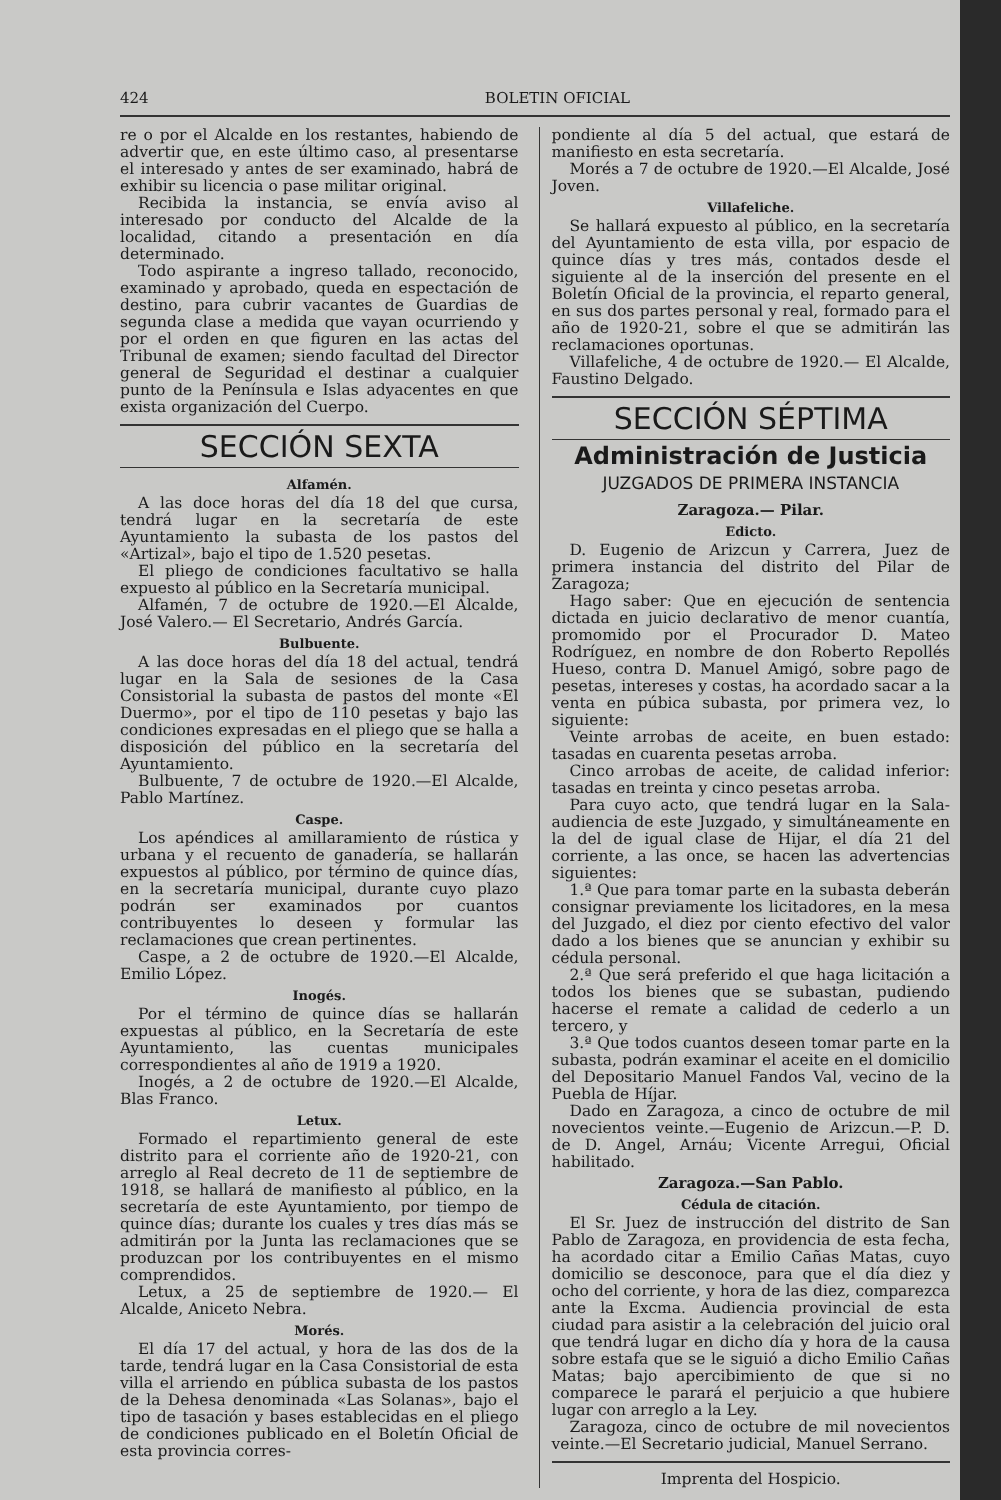424 BOLETIN OFICIAL
re o por el Alcalde en los restantes, habiendo de advertir que, en este último caso, al presentarse el interesado y antes de ser examinado, habrá de exhibir su licencia o pase militar original.
Recibida la instancia, se envía aviso al interesado por conducto del Alcalde de la localidad, citando a presentación en día determinado.
Todo aspirante a ingreso tallado, reconocido, examinado y aprobado, queda en espectación de destino, para cubrir vacantes de Guardias de segunda clase a medida que vayan ocurriendo y por el orden en que figuren en las actas del Tribunal de examen; siendo facultad del Director general de Seguridad el destinar a cualquier punto de la Península e Islas adyacentes en que exista organización del Cuerpo.
SECCIÓN SEXTA
Alfamén.
A las doce horas del día 18 del que cursa, tendrá lugar en la secretaría de este Ayuntamiento la subasta de los pastos del «Artizal», bajo el tipo de 1.520 pesetas.
El pliego de condiciones facultativo se halla expuesto al público en la Secretaría municipal.
Alfamén, 7 de octubre de 1920.—El Alcalde, José Valero.— El Secretario, Andrés García.
Bulbuente.
A las doce horas del día 18 del actual, tendrá lugar en la Sala de sesiones de la Casa Consistorial la subasta de pastos del monte «El Duermo», por el tipo de 110 pesetas y bajo las condiciones expresadas en el pliego que se halla a disposición del público en la secretaría del Ayuntamiento.
Bulbuente, 7 de octubre de 1920.—El Alcalde, Pablo Martínez.
Caspe.
Los apéndices al amillaramiento de rústica y urbana y el recuento de ganadería, se hallarán expuestos al público, por término de quince días, en la secretaría municipal, durante cuyo plazo podrán ser examinados por cuantos contribuyentes lo deseen y formular las reclamaciones que crean pertinentes.
Caspe, a 2 de octubre de 1920.—El Alcalde, Emilio López.
Inogés.
Por el término de quince días se hallarán expuestas al público, en la Secretaría de este Ayuntamiento, las cuentas municipales correspondientes al año de 1919 a 1920.
Inogés, a 2 de octubre de 1920.—El Alcalde, Blas Franco.
Letux.
Formado el repartimiento general de este distrito para el corriente año de 1920-21, con arreglo al Real decreto de 11 de septiembre de 1918, se hallará de manifiesto al público, en la secretaría de este Ayuntamiento, por tiempo de quince días; durante los cuales y tres días más se admitirán por la Junta las reclamaciones que se produzcan por los contribuyentes en el mismo comprendidos.
Letux, a 25 de septiembre de 1920.— El Alcalde, Aniceto Nebra.
Morés.
El día 17 del actual, y hora de las dos de la tarde, tendrá lugar en la Casa Consistorial de esta villa el arriendo en pública subasta de los pastos de la Dehesa denominada «Las Solanas», bajo el tipo de tasación y bases establecidas en el pliego de condiciones publicado en el Boletín Oficial de esta provincia corres-
pondiente al día 5 del actual, que estará de manifiesto en esta secretaría.
Morés a 7 de octubre de 1920.—El Alcalde, José Joven.
Villafeliche.
Se hallará expuesto al público, en la secretaría del Ayuntamiento de esta villa, por espacio de quince días y tres más, contados desde el siguiente al de la inserción del presente en el Boletín Oficial de la provincia, el reparto general, en sus dos partes personal y real, formado para el año de 1920-21, sobre el que se admitirán las reclamaciones oportunas.
Villafeliche, 4 de octubre de 1920.— El Alcalde, Faustino Delgado.
SECCIÓN SÉPTIMA
Administración de Justicia
JUZGADOS DE PRIMERA INSTANCIA
Zaragoza.— Pilar.
Edicto.
D. Eugenio de Arizcun y Carrera, Juez de primera instancia del distrito del Pilar de Zaragoza;
Hago saber: Que en ejecución de sentencia dictada en juicio declarativo de menor cuantía, promomido por el Procurador D. Mateo Rodríguez, en nombre de don Roberto Repollés Hueso, contra D. Manuel Amigó, sobre pago de pesetas, intereses y costas, ha acordado sacar a la venta en púbica subasta, por primera vez, lo siguiente:
Veinte arrobas de aceite, en buen estado: tasadas en cuarenta pesetas arroba.
Cinco arrobas de aceite, de calidad inferior: tasadas en treinta y cinco pesetas arroba.
Para cuyo acto, que tendrá lugar en la Sala-audiencia de este Juzgado, y simultáneamente en la del de igual clase de Hijar, el día 21 del corriente, a las once, se hacen las advertencias siguientes:
1.ª Que para tomar parte en la subasta deberán consignar previamente los licitadores, en la mesa del Juzgado, el diez por ciento efectivo del valor dado a los bienes que se anuncian y exhibir su cédula personal.
2.ª Que será preferido el que haga licitación a todos los bienes que se subastan, pudiendo hacerse el remate a calidad de cederlo a un tercero, y
3.ª Que todos cuantos deseen tomar parte en la subasta, podrán examinar el aceite en el domicilio del Depositario Manuel Fandos Val, vecino de la Puebla de Híjar.
Dado en Zaragoza, a cinco de octubre de mil novecientos veinte.—Eugenio de Arizcun.—P. D. de D. Angel, Arnáu; Vicente Arregui, Oficial habilitado.
Zaragoza.—San Pablo.
Cédula de citación.
El Sr. Juez de instrucción del distrito de San Pablo de Zaragoza, en providencia de esta fecha, ha acordado citar a Emilio Cañas Matas, cuyo domicilio se desconoce, para que el día diez y ocho del corriente, y hora de las diez, comparezca ante la Excma. Audiencia provincial de esta ciudad para asistir a la celebración del juicio oral que tendrá lugar en dicho día y hora de la causa sobre estafa que se le siguió a dicho Emilio Cañas Matas; bajo apercibimiento de que si no comparece le parará el perjuicio a que hubiere lugar con arreglo a la Ley.
Zaragoza, cinco de octubre de mil novecientos veinte.—El Secretario judicial, Manuel Serrano.
Imprenta del Hospicio.